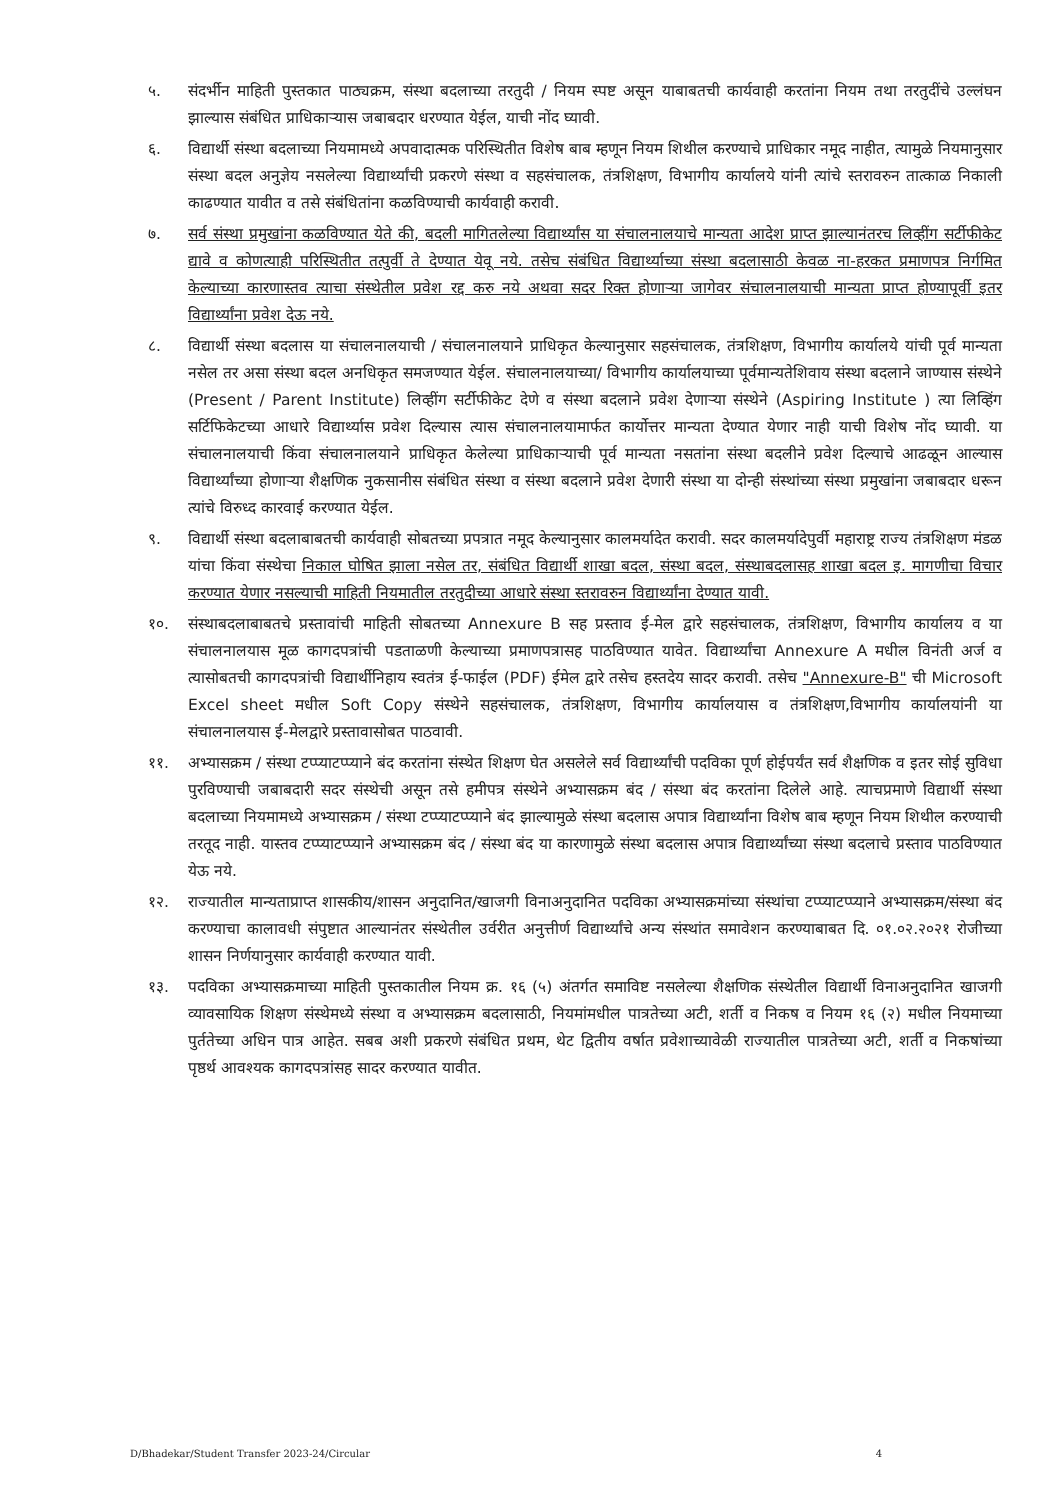५. संदर्भीन माहिती पुस्तकात पाठ्यक्रम, संस्था बदलाच्या तरतुदी / नियम स्पष्ट असून याबाबतची कार्यवाही करतांना नियम तथा तरतुदींचे उल्लंघन झाल्यास संबंधित प्राधिकाऱ्यास जबाबदार धरण्यात येईल, याची नोंद घ्यावी.
६. विद्यार्थी संस्था बदलाच्या नियमामध्ये अपवादात्मक परिस्थितीत विशेष बाब म्हणून नियम शिथील करण्याचे प्राधिकार नमूद नाहीत, त्यामुळे नियमानुसार संस्था बदल अनुज्ञेय नसलेल्या विद्यार्थ्यांची प्रकरणे संस्था व सहसंचालक, तंत्रशिक्षण, विभागीय कार्यालये यांनी त्यांचे स्तरावरुन तात्काळ निकाली काढण्यात यावीत व तसे संबंधितांना कळविण्याची कार्यवाही करावी.
७. सर्व संस्था प्रमुखांना कळविण्यात येते की, बदली मागितलेल्या विद्यार्थ्यांस या संचालनालयाचे मान्यता आदेश प्राप्त झाल्यानंतरच लिव्हींग सर्टीफीकेट द्यावे व कोणत्याही परिस्थितीत तत्पुर्वी ते देण्यात येवू नये. तसेच संबंधित विद्यार्थ्याच्या संस्था बदलासाठी केवळ ना-हरकत प्रमाणपत्र निर्गमित केल्याच्या कारणास्तव त्याचा संस्थेतील प्रवेश रद्द करु नये अथवा सदर रिक्त होणाऱ्या जागेवर संचालनालयाची मान्यता प्राप्त होण्यापूर्वी इतर विद्यार्थ्यांना प्रवेश देऊ नये.
८. विद्यार्थी संस्था बदलास या संचालनालयाची / संचालनालयाने प्राधिकृत केल्यानुसार सहसंचालक, तंत्रशिक्षण, विभागीय कार्यालये यांची पूर्व मान्यता नसेल तर असा संस्था बदल अनधिकृत समजण्यात येईल. संचालनालयाच्या/ विभागीय कार्यालयाच्या पूर्वमान्यतेशिवाय संस्था बदलाने जाण्यास संस्थेने (Present / Parent Institute) लिव्हींग सर्टीफीकेट देणे व संस्था बदलाने प्रवेश देणाऱ्या संस्थेने (Aspiring Institute ) त्या लिव्हिंग सर्टिफिकेटच्या आधारे विद्यार्थ्यास प्रवेश दिल्यास त्यास संचालनालयामार्फत कार्योत्तर मान्यता देण्यात येणार नाही याची विशेष नोंद घ्यावी. या संचालनालयाची किंवा संचालनालयाने प्राधिकृत केलेल्या प्राधिकाऱ्याची पूर्व मान्यता नसतांना संस्था बदलीने प्रवेश दिल्याचे आढळून आल्यास विद्यार्थ्यांच्या होणाऱ्या शैक्षणिक नुकसानीस संबंधित संस्था व संस्था बदलाने प्रवेश देणारी संस्था या दोन्ही संस्थांच्या संस्था प्रमुखांना जबाबदार धरून त्यांचे विरुध्द कारवाई करण्यात येईल.
९. विद्यार्थी संस्था बदलाबाबतची कार्यवाही सोबतच्या प्रपत्रात नमूद केल्यानुसार कालमर्यादेत करावी. सदर कालमर्यादेपुर्वी महाराष्ट्र राज्य तंत्रशिक्षण मंडळ यांचा किंवा संस्थेचा निकाल घोषित झाला नसेल तर, संबंधित विद्यार्थी शाखा बदल, संस्था बदल, संस्थाबदलासह शाखा बदल इ. मागणीचा विचार करण्यात येणार नसल्याची माहिती नियमातील तरतुदीच्या आधारे संस्था स्तरावरुन विद्यार्थ्यांना देण्यात यावी.
१०. संस्थाबदलाबाबतचे प्रस्तावांची माहिती सोबतच्या Annexure B सह प्रस्ताव ई-मेल द्वारे सहसंचालक, तंत्रशिक्षण, विभागीय कार्यालय व या संचालनालयास मूळ कागदपत्रांची पडताळणी केल्याच्या प्रमाणपत्रासह पाठविण्यात यावेत. विद्यार्थ्यांचा Annexure A मधील विनंती अर्ज व त्यासोबतची कागदपत्रांची विद्यार्थीनिहाय स्वतंत्र ई-फाईल (PDF) ईमेल द्वारे तसेच हस्तदेय सादर करावी. तसेच "Annexure-B" ची Microsoft Excel sheet मधील Soft Copy संस्थेने सहसंचालक, तंत्रशिक्षण, विभागीय कार्यालयास व तंत्रशिक्षण,विभागीय कार्यालयांनी या संचालनालयास ई-मेलद्वारे प्रस्तावासोबत पाठवावी.
११. अभ्यासक्रम / संस्था टप्प्याटप्प्याने बंद करतांना संस्थेत शिक्षण घेत असलेले सर्व विद्यार्थ्यांची पदविका पूर्ण होईपर्यंत सर्व शैक्षणिक व इतर सोई सुविधा पुरविण्याची जबाबदारी सदर संस्थेची असून तसे हमीपत्र संस्थेने अभ्यासक्रम बंद / संस्था बंद करतांना दिलेले आहे. त्याचप्रमाणे विद्यार्थी संस्था बदलाच्या नियमामध्ये अभ्यासक्रम / संस्था टप्प्याटप्प्याने बंद झाल्यामुळे संस्था बदलास अपात्र विद्यार्थ्यांना विशेष बाब म्हणून नियम शिथील करण्याची तरतूद नाही. यास्तव टप्प्याटप्प्याने अभ्यासक्रम बंद / संस्था बंद या कारणामुळे संस्था बदलास अपात्र विद्यार्थ्यांच्या संस्था बदलाचे प्रस्ताव पाठविण्यात येऊ नये.
१२. राज्यातील मान्यताप्राप्त शासकीय/शासन अनुदानित/खाजगी विनाअनुदानित पदविका अभ्यासक्रमांच्या संस्थांचा टप्प्याटप्प्याने अभ्यासक्रम/संस्था बंद करण्याचा कालावधी संपुष्टात आल्यानंतर संस्थेतील उर्वरीत अनुत्तीर्ण विद्यार्थ्यांचे अन्य संस्थांत समावेशन करण्याबाबत दि. ०१.०२.२०२१ रोजीच्या शासन निर्णयानुसार कार्यवाही करण्यात यावी.
१३. पदविका अभ्यासक्रमाच्या माहिती पुस्तकातील नियम क्र. १६ (५) अंतर्गत समाविष्ट नसलेल्या शैक्षणिक संस्थेतील विद्यार्थी विनाअनुदानित खाजगी व्यावसायिक शिक्षण संस्थेमध्ये संस्था व अभ्यासक्रम बदलासाठी, नियमांमधील पात्रतेच्या अटी, शर्ती व निकष व नियम १६ (२) मधील नियमाच्या पुर्ततेच्या अधिन पात्र आहेत. सबब अशी प्रकरणे संबंधित प्रथम, थेट द्वितीय वर्षात प्रवेशाच्यावेळी राज्यातील पात्रतेच्या अटी, शर्ती व निकषांच्या पृष्ठर्थ आवश्यक कागदपत्रांसह सादर करण्यात यावीत.
D/Bhadekar/Student Transfer 2023-24/Circular 4